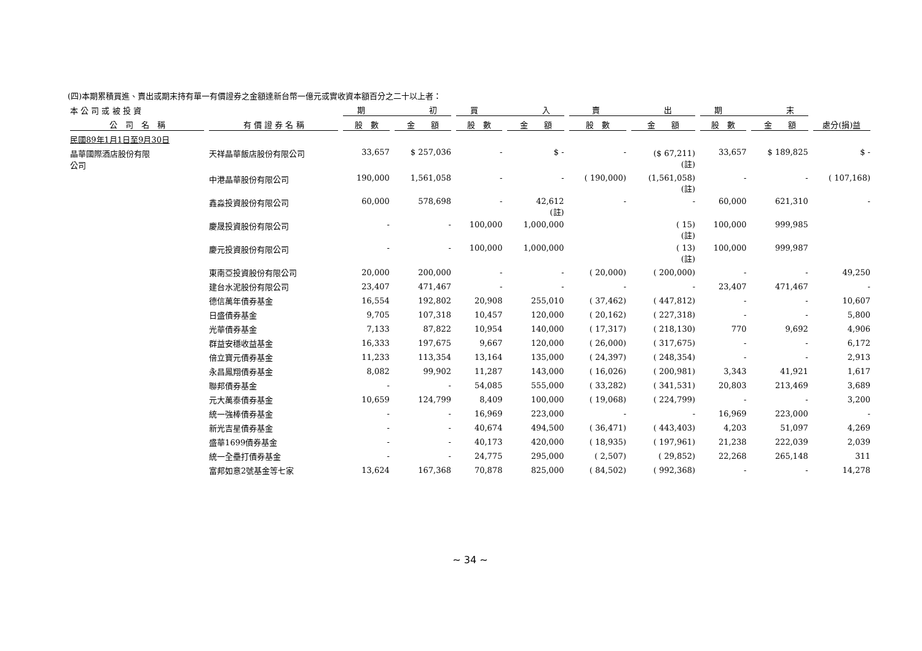(四)本期累積買進、賣出或期末持有單一有價證券之金額達新台幣一億元或實收資本額百分之二十以上者：
| 本 公 司 或 被 投 資 | | 期 初 | | 買 入 | | 賣 出 | | 期 末 | | |
| --- | --- | --- | --- | --- | --- | --- | --- | --- | --- | --- |
| 公 司 名 稱 | 有 價 證 券 名 稱 | 股 數 | 金 額 | 股 數 | 金 額 | 股 數 | 金 額 | 股 數 | 金 額 | 處分(損)益 |
| 民國89年1月1日至9月30日 | | | | | | | | | | |
| 晶華國際酒店股份有限 公司 | 天祥晶華飯店股份有限公司 | 33,657 | $ 257,036 | - | $ - | - | ($ 67,211) (註) | 33,657 | $ 189,825 | $ - |
| | 中港晶華股份有限公司 | 190,000 | 1,561,058 | - | - | ( 190,000) | (1,561,058) (註) | - | - | ( 107,168) |
| | 鑫淼投資股份有限公司 | 60,000 | 578,698 | - | 42,612 (註) | - | - | 60,000 | 621,310 | - |
| | 慶晟投資股份有限公司 | - | - | 100,000 | 1,000,000 | | ( 15) (註) | 100,000 | 999,985 | |
| | 慶元投資股份有限公司 | - | - | 100,000 | 1,000,000 | | ( 13) (註) | 100,000 | 999,987 | |
| | 東南亞投資股份有限公司 | 20,000 | 200,000 | - | - | ( 20,000) | ( 200,000) | - | - | 49,250 |
| | 建台水泥股份有限公司 | 23,407 | 471,467 | - | - | - | - | 23,407 | 471,467 | - |
| | 德信萬年債券基金 | 16,554 | 192,802 | 20,908 | 255,010 | ( 37,462) | ( 447,812) | - | - | 10,607 |
| | 日盛債券基金 | 9,705 | 107,318 | 10,457 | 120,000 | ( 20,162) | ( 227,318) | - | - | 5,800 |
| | 光華債券基金 | 7,133 | 87,822 | 10,954 | 140,000 | ( 17,317) | ( 218,130) | 770 | 9,692 | 4,906 |
| | 群益安穩收益基金 | 16,333 | 197,675 | 9,667 | 120,000 | ( 26,000) | ( 317,675) | - | - | 6,172 |
| | 倍立寶元債券基金 | 11,233 | 113,354 | 13,164 | 135,000 | ( 24,397) | ( 248,354) | - | - | 2,913 |
| | 永昌鳳翔債券基金 | 8,082 | 99,902 | 11,287 | 143,000 | ( 16,026) | ( 200,981) | 3,343 | 41,921 | 1,617 |
| | 聯邦債券基金 | - | - | 54,085 | 555,000 | ( 33,282) | ( 341,531) | 20,803 | 213,469 | 3,689 |
| | 元大萬泰債券基金 | 10,659 | 124,799 | 8,409 | 100,000 | ( 19,068) | ( 224,799) | - | - | 3,200 |
| | 統一強棒債券基金 | - | - | 16,969 | 223,000 | - | - | 16,969 | 223,000 | - |
| | 新光吉星債券基金 | - | - | 40,674 | 494,500 | ( 36,471) | ( 443,403) | 4,203 | 51,097 | 4,269 |
| | 盛華1699債券基金 | - | - | 40,173 | 420,000 | ( 18,935) | ( 197,961) | 21,238 | 222,039 | 2,039 |
| | 統一全壘打債券基金 | - | - | 24,775 | 295,000 | ( 2,507) | ( 29,852) | 22,268 | 265,148 | 311 |
| | 富邦如意2號基金等七家 | 13,624 | 167,368 | 70,878 | 825,000 | ( 84,502) | ( 992,368) | - | - | 14,278 |
~ 34 ~